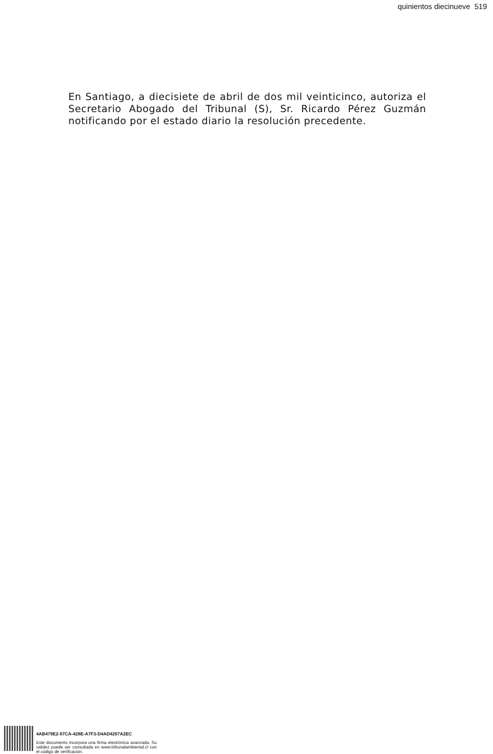quinientos diecinueve 519
En Santiago, a diecisiete de abril de dos mil veinticinco, autoriza el Secretario Abogado del Tribunal (S), Sr. Ricardo Pérez Guzmán notificando por el estado diario la resolución precedente.
4AB479E2-97CA-428E-A7F3-D4AD4207A2EC
Este documento incorpora una firma electrónica avanzada. Su validez puede ser consultada en www.tribunalambiental.cl con el código de verificación.